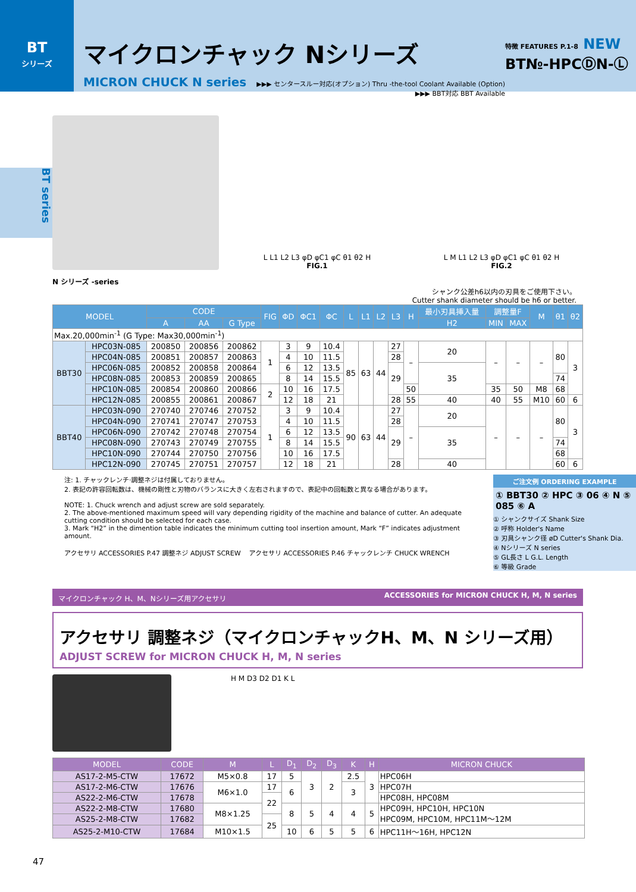BT
シリーズ
マイクロンチャック Nシリーズ
MICRON CHUCK N series
▶▶▶ センタースルー対応(オプション) Thru -the-tool Coolant Available (Option)
▶▶▶ BBT対応 BBT Available
特徴 FEATURES P.1-8 NEW
BT№-HPCⒹN-Ⓛ
BT series
L L1 L2 L3 φD φC1 φC θ1 θ2 H
FIG.1
L M L1 L2 L3 φD φC1 φC θ1 θ2 H
FIG.2
N シリーズ -series
シャンク公差h6以内の刃具をご使用下さい。
Cutter shank diameter should be h6 or better.
| MODEL | | CODE | | | FIG | ΦD | ΦC1 | ΦC | L | L1 | L2 | L3 | H | 最小刃具挿入量 | 調整量F | | M | θ1 | θ2 |
| --- | --- | --- | --- | --- | --- | --- | --- | --- | --- | --- | --- | --- | --- | --- | --- | --- | --- | --- | --- |
| | | A | AA | G Type | | | | | | | | | | H2 | MIN | MAX | | | |
| Max.20,000min<sup>-1</sup> (G Type: Max30,000min<sup>-1</sup>) | | | | | | | | | | | | | | | | | | | |
| BBT30 | HPC03N-085 | 200850 | 200856 | 200862 | 1 | 3 | 9 | 10.4 | 85 | 63 | 44 | 27 | – | 20 | – | – | – | 80 | 3 |
| | HPC04N-085 | 200851 | 200857 | 200863 | | 4 | 10 | 11.5 | | | | 28 | | | | | | | |
| | HPC06N-085 | 200852 | 200858 | 200864 | | 6 | 12 | 13.5 | | | | 29 | | 35 | | | | | |
| | HPC08N-085 | 200853 | 200859 | 200865 | | 8 | 14 | 15.5 | | | | | | | | | | 74 | |
| | HPC10N-085 | 200854 | 200860 | 200866 | 2 | 10 | 16 | 17.5 | | | | | 50 | | 35 | 50 | M8 | 68 | |
| | HPC12N-085 | 200855 | 200861 | 200867 | | 12 | 18 | 21 | | | | 28 | 55 | 40 | 40 | 55 | M10 | 60 | 6 |
| BBT40 | HPC03N-090 | 270740 | 270746 | 270752 | 1 | 3 | 9 | 10.4 | 90 | 63 | 44 | 27 | – | 20 | – | – | – | 80 | 3 |
| | HPC04N-090 | 270741 | 270747 | 270753 | | 4 | 10 | 11.5 | | | | 28 | | | | | | | |
| | HPC06N-090 | 270742 | 270748 | 270754 | | 6 | 12 | 13.5 | | | | 29 | | 35 | | | | | |
| | HPC08N-090 | 270743 | 270749 | 270755 | | 8 | 14 | 15.5 | | | | | | | | | | 74 | |
| | HPC10N-090 | 270744 | 270750 | 270756 | | 10 | 16 | 17.5 | | | | | | | | | | 68 | |
| | HPC12N-090 | 270745 | 270751 | 270757 | | 12 | 18 | 21 | | | | 28 | | 40 | | | | 60 | 6 |
注: 1. チャックレンチ·調整ネジは付属しておりません。
2. 表記の許容回転数は、機械の剛性と刃物のバランスに大きく左右されますので、表記中の回転数と異なる場合があります。
NOTE: 1. Chuck wrench and adjust screw are sold separately.
2. The above-mentioned maximum speed will vary depending rigidity of the machine and balance of cutter. An adequate cutting condition should be selected for each case.
3. Mark “H2” in the dimention table indicates the minimum cutting tool insertion amount, Mark “F” indicates adjustment amount.
アクセサリ ACCESSORIES P.47 調整ネジ ADJUST SCREW アクセサリ ACCESSORIES P.46 チャックレンチ CHUCK WRENCH
ご注文例 ORDERING EXAMPLE
① BBT30 ② HPC ③ 06 ④ N ⑤ 085 ⑥ A
① シャンクサイズ Shank Size
② 呼称 Holder's Name
③ 刃具シャンク径 øD Cutter's Shank Dia.
④ Nシリーズ N series
⑤ GL長さ L G.L. Length
⑥ 等級 Grade
マイクロンチャック H、M、Nシリーズ用アクセサリ ACCESSORIES for MICRON CHUCK H, M, N series
アクセサリ 調整ネジ（マイクロンチャックH、M、N シリーズ用）
ADJUST SCREW for MICRON CHUCK H, M, N series
H M D3 D2 D1 K L
| MODEL | CODE | M | L | D<sub>1</sub> | D<sub>2</sub> | D<sub>3</sub> | K | H | MICRON CHUCK |
| --- | --- | --- | --- | --- | --- | --- | --- | --- | --- |
| AS17-2-M5-CTW | 17672 | M5×0.8 | 17 | 5 | 3 | 2 | 2.5 | 3 | HPC06H |
| AS17-2-M6-CTW | 17676 | M6×1.0 | 17 | 6 | | | 3 | | HPC07H |
| AS22-2-M6-CTW | 17678 | | 22 | | | | | | HPC08H, HPC08M |
| AS22-2-M8-CTW | 17680 | M8×1.25 | | 8 | 5 | 4 | 4 | 5 | HPC09H, HPC10H, HPC10N HPC09M, HPC10M, HPC11M～12M |
| AS25-2-M8-CTW | 17682 | | 25 | | | | | | |
| AS25-2-M10-CTW | 17684 | M10×1.5 | | 10 | 6 | 5 | 5 | 6 | HPC11H～16H, HPC12N |
47